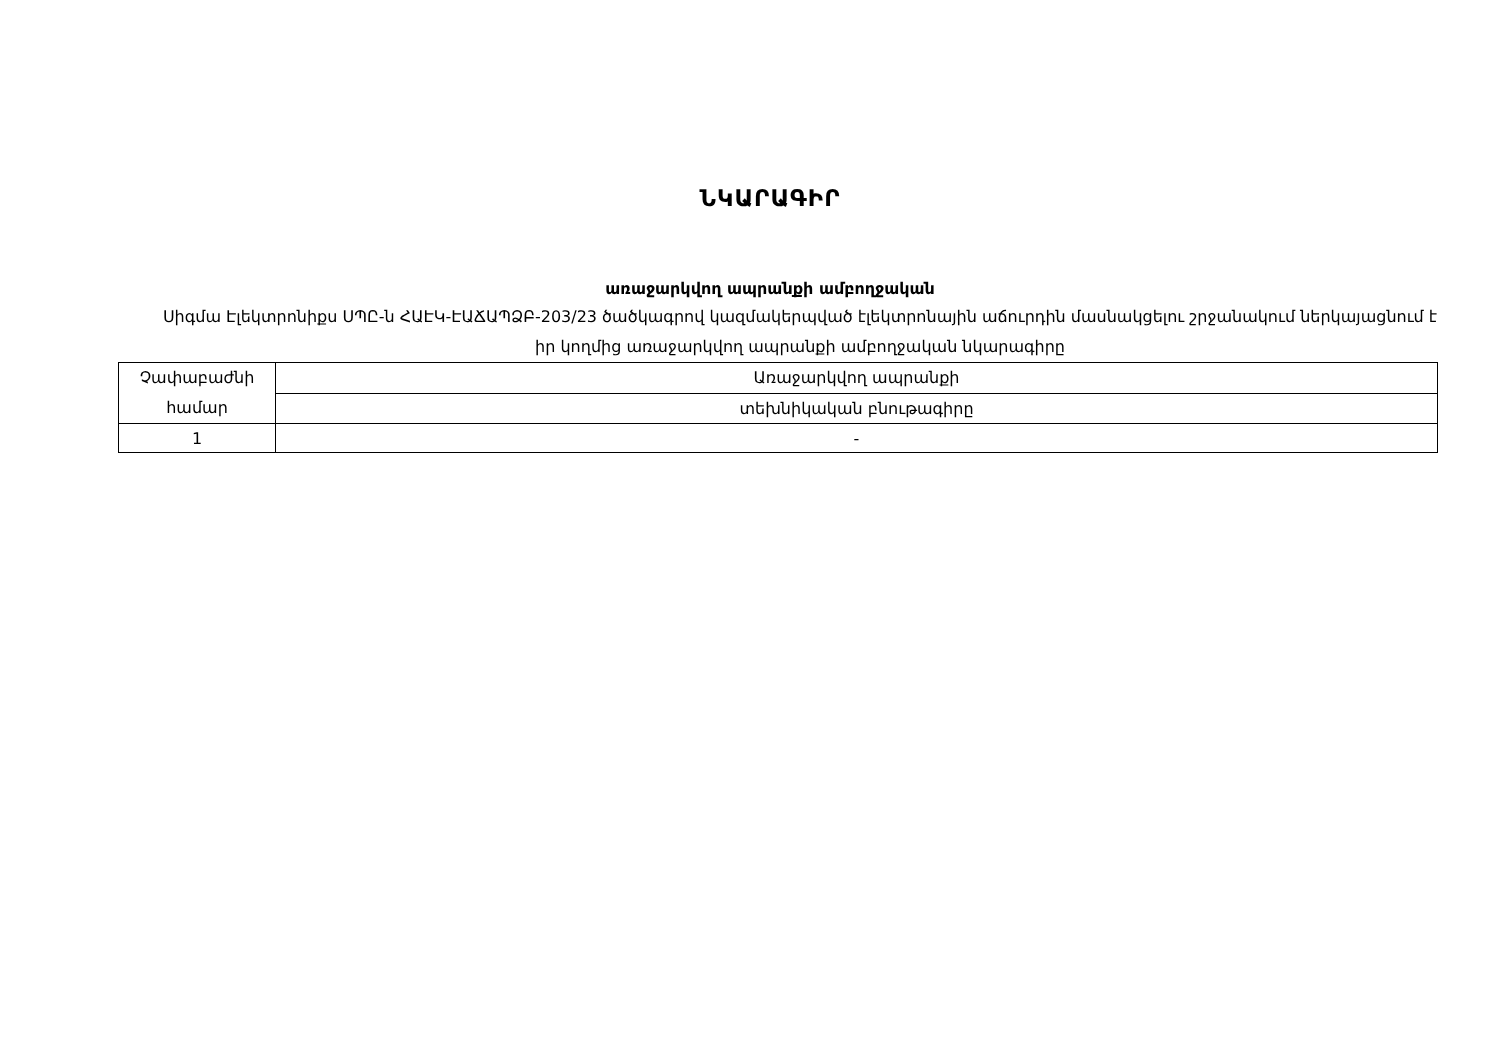ՆԿԱՐԱԳԻՐ
առաջարկվող ապրանքի ամբողջական
Սիգմա Էլեկտրոնիքս ՍՊԸ-ն ՀԱԷԿ-ԷԱՃԱՊՁԲ-203/23 ծածկագրով կազմակերպված էլեկտրոնային աճուրդին մասնակցելու շրջանակում ներկայացնում է իր կողմից առաջարկվող ապրանքի ամբողջական նկարագիրը
| Չափաբաժնի համար | Առաջարկվող ապրանքի |
| | տեխնիկական բնութագիրը |
| 1 | - |